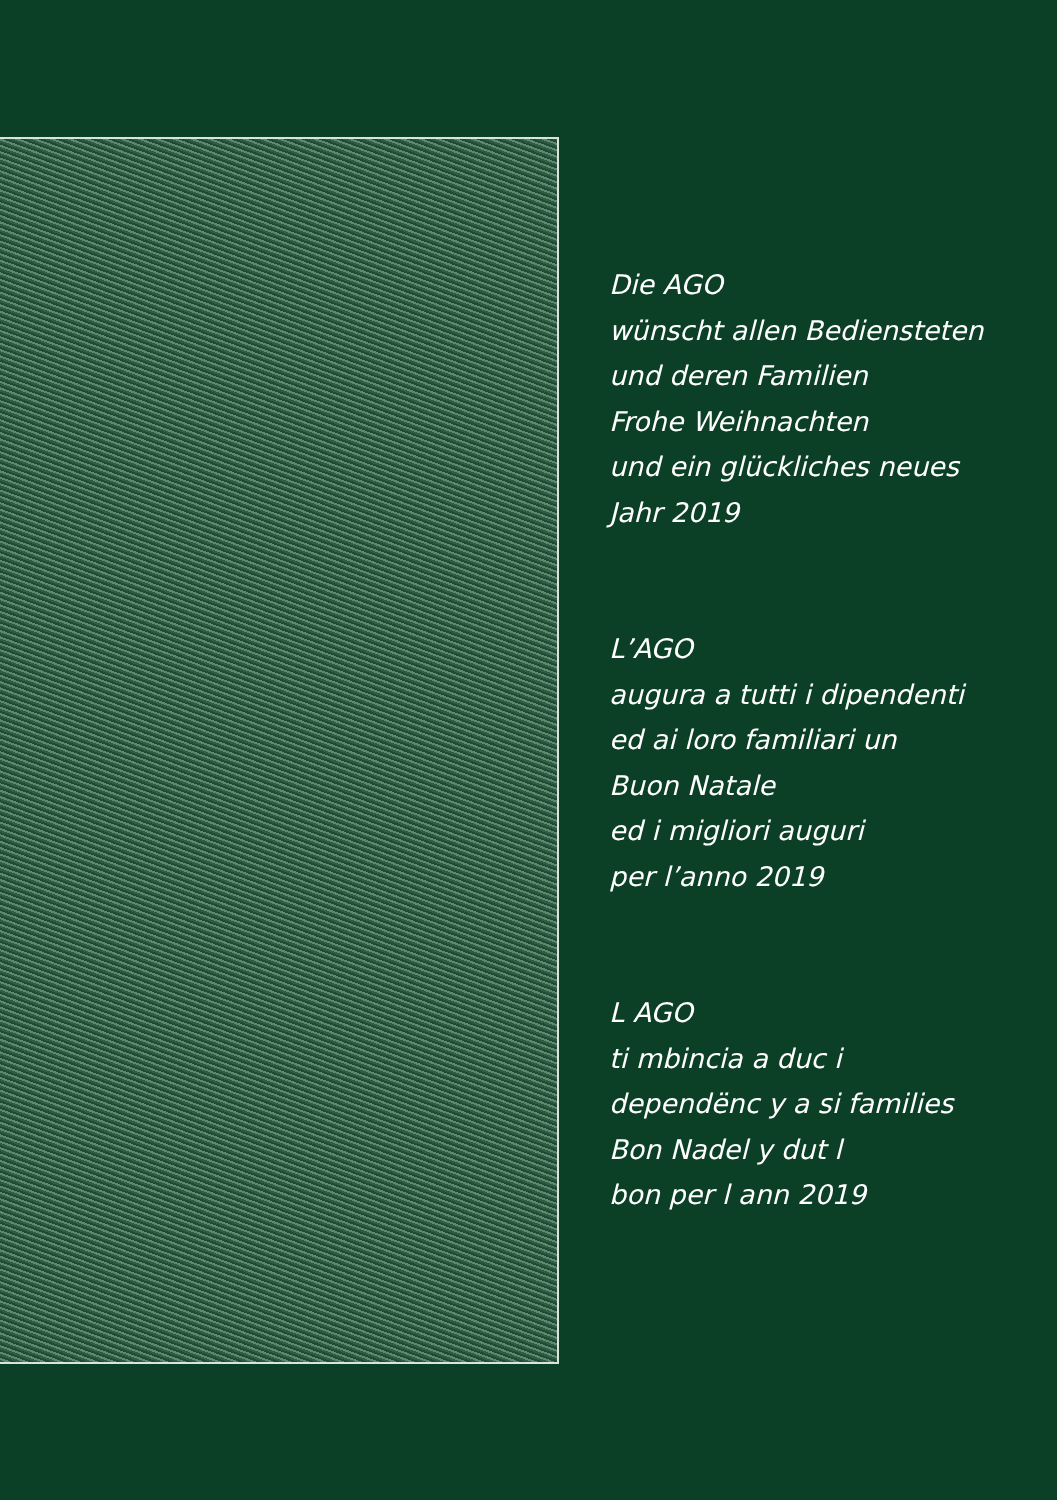Die AGO
wünscht allen Bediensteten
und deren Familien
Frohe Weihnachten
und ein glückliches neues
Jahr 2019
L’AGO
augura a tutti i dipendenti
ed ai loro familiari un
Buon Natale
ed i migliori auguri
per l’anno 2019
L AGO
ti mbincia a duc i
dependënc y a si families
Bon Nadel y dut l
bon per l ann 2019